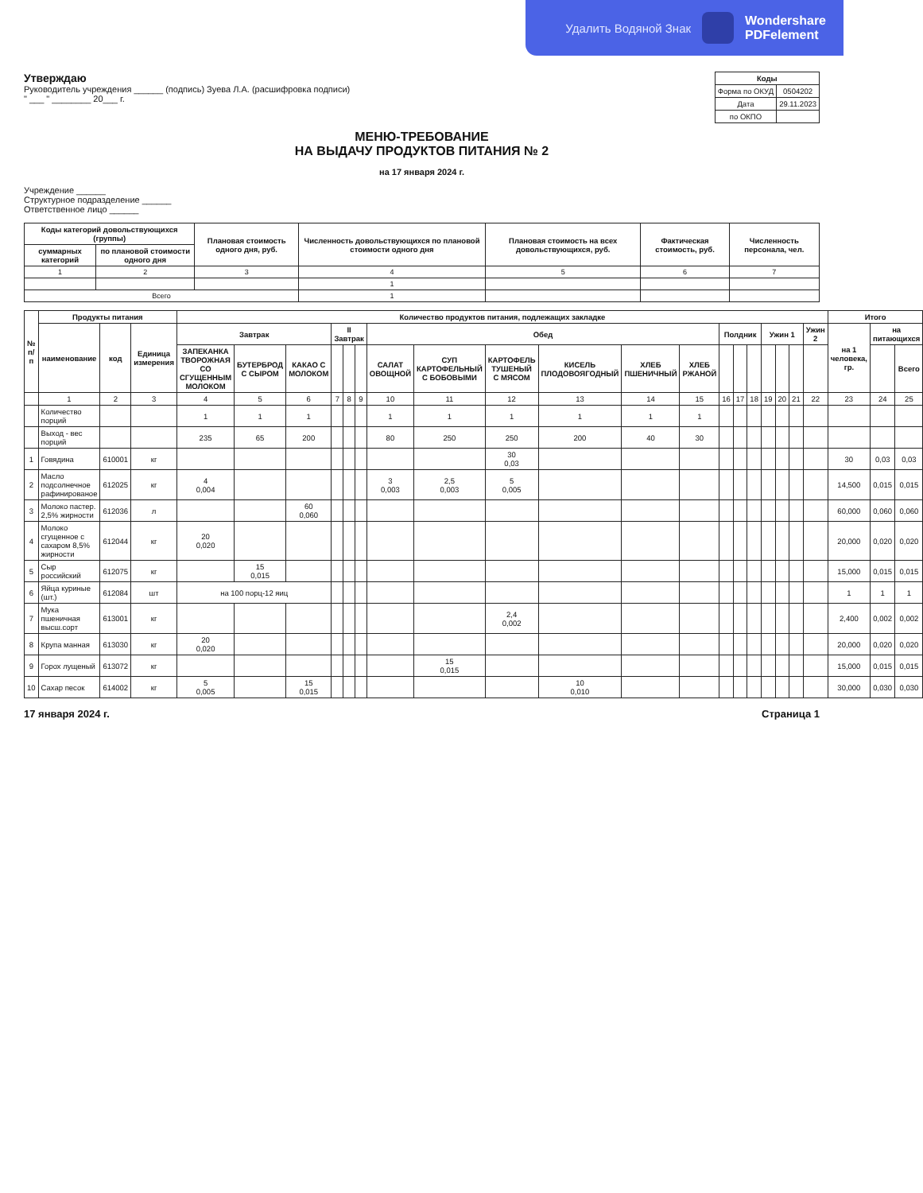Удалить Водяной Знак Wondershare
PDFelement
Утверждаю
Руководитель учреждения ______ (подпись) Зуева Л.А. (расшифровка подписи)
" ___ " ________ 20___ г.
| Коды | |
| --- | --- |
| Форма по ОКУД | 0504202 |
| Дата | 29.11.2023 |
| по ОКПО | |
МЕНЮ-ТРЕБОВАНИЕ
НА ВЫДАЧУ ПРОДУКТОВ ПИТАНИЯ № 2
на 17 января 2024 г.
Учреждение ______
Структурное подразделение ______
Ответственное лицо ______
| Коды категорий довольствующихся (группы) | | Плановая стоимость одного дня, руб. | Численность довольствующихся по плановой стоимости одного дня | Плановая стоимость на всех довольствующихся, руб. | Фактическая стоимость, руб. | Численность персонала, чел. |
| --- | --- | --- | --- | --- | --- | --- |
| суммарных категорий | по плановой стоимости одного дня | | | | | |
| 1 | 2 | 3 | 4 | 5 | 6 | 7 |
| | | | 1 | | | |
| Всего | | | 1 | | | |
| № п/п | Продукты питания | | | Количество продуктов питания, подлежащих закладке | | | | | | | | | | | | | | | | | | | Итого | | |
| --- | --- | --- | --- | --- | --- | --- | --- | --- | --- | --- | --- | --- | --- | --- | --- | --- | --- | --- | --- | --- | --- | --- | --- | --- | --- |
| | наименование | код | Единица измерения | Завтрак | | | II Завтрак | | | Обед | | | | | | Полдник | | | Ужин 1 | | | Ужин 2 | на 1 человека, гр. | на питающихся | |
| | | | | ЗАПЕКАНКА ТВОРОЖНАЯ СО СГУЩЕННЫМ МОЛОКОМ | БУТЕРБРОД С СЫРОМ | КАКАО С МОЛОКОМ | | | | САЛАТ ОВОЩНОЙ | СУП КАРТОФЕЛЬНЫЙ С БОБОВЫМИ | КАРТОФЕЛЬ ТУШЕНЫЙ С МЯСОМ | КИСЕЛЬ ПЛОДОВОЯГОДНЫЙ | ХЛЕБ ПШЕНИЧНЫЙ | ХЛЕБ РЖАНОЙ | | | | | | | | | | Всего |
| | 1 | 2 | 3 | 4 | 5 | 6 | 7 | 8 | 9 | 10 | 11 | 12 | 13 | 14 | 15 | 16 | 17 | 18 | 19 | 20 | 21 | 22 | 23 | 24 | 25 |
| | Количество порций | | | 1 | 1 | 1 | | | | 1 | 1 | 1 | 1 | 1 | 1 | | | | | | | | | | |
| | Выход - вес порций | | | 235 | 65 | 200 | | | | 80 | 250 | 250 | 200 | 40 | 30 | | | | | | | | | | |
| 1 | Говядина | 610001 | кг | | | | | | | | | 30 0,03 | | | | | | | | | | | 30 | 0,03 | 0,03 |
| 2 | Масло подсолнечное рафинированое | 612025 | кг | 4 0,004 | | | | | | 3 0,003 | 2,5 0,003 | 5 0,005 | | | | | | | | | | | 14,500 | 0,015 | 0,015 |
| 3 | Молоко пастер. 2,5% жирности | 612036 | л | | | 60 0,060 | | | | | | | | | | | | | | | | | 60,000 | 0,060 | 0,060 |
| 4 | Молоко сгущенное с сахаром 8,5% жирности | 612044 | кг | 20 0,020 | | | | | | | | | | | | | | | | | | | 20,000 | 0,020 | 0,020 |
| 5 | Сыр российский | 612075 | кг | | 15 0,015 | | | | | | | | | | | | | | | | | | 15,000 | 0,015 | 0,015 |
| 6 | Яйца куриные (шт.) | 612084 | шт | на 100 порц-12 яиц | | | | | | | | | | | | | | | | | | | 1 | 1 | 1 |
| 7 | Мука пшеничная высш.сорт | 613001 | кг | | | | | | | | | 2,4 0,002 | | | | | | | | | | | 2,400 | 0,002 | 0,002 |
| 8 | Крупа манная | 613030 | кг | 20 0,020 | | | | | | | | | | | | | | | | | | | 20,000 | 0,020 | 0,020 |
| 9 | Горох лущеный | 613072 | кг | | | | | | | | 15 0,015 | | | | | | | | | | | | 15,000 | 0,015 | 0,015 |
| 10 | Сахар песок | 614002 | кг | 5 0,005 | | 15 0,015 | | | | | | | 10 0,010 | | | | | | | | | | 30,000 | 0,030 | 0,030 |
17 января 2024 г. Страница 1